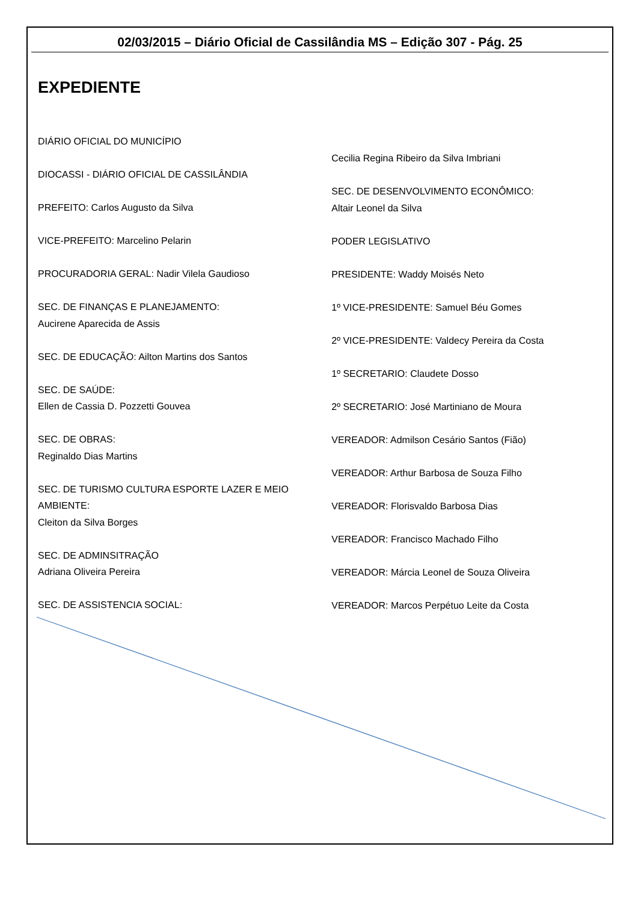02/03/2015 – Diário Oficial de Cassilândia MS – Edição 307 - Pág. 25
EXPEDIENTE
DIÁRIO OFICIAL DO MUNICÍPIO
DIOCASSI - DIÁRIO OFICIAL DE CASSILÂNDIA
PREFEITO: Carlos Augusto da Silva
VICE-PREFEITO: Marcelino Pelarin
PROCURADORIA GERAL: Nadir Vilela Gaudioso
SEC. DE FINANÇAS E PLANEJAMENTO:
Aucirene Aparecida de Assis
SEC. DE EDUCAÇÃO: Ailton Martins dos Santos
SEC. DE SAÚDE:
Ellen de Cassia D. Pozzetti Gouvea
SEC. DE OBRAS:
Reginaldo Dias Martins
SEC. DE TURISMO CULTURA ESPORTE LAZER E MEIO AMBIENTE:
Cleiton da Silva Borges
SEC. DE ADMINSITRAÇÃO
Adriana Oliveira Pereira
SEC. DE ASSISTENCIA SOCIAL:
Cecilia Regina Ribeiro da Silva Imbriani
SEC. DE DESENVOLVIMENTO ECONÔMICO:
Altair Leonel da Silva
PODER LEGISLATIVO
PRESIDENTE: Waddy Moisés Neto
1º VICE-PRESIDENTE: Samuel Béu Gomes
2º VICE-PRESIDENTE: Valdecy Pereira da Costa
1º SECRETARIO: Claudete Dosso
2º SECRETARIO: José Martiniano de Moura
VEREADOR: Admilson Cesário Santos (Fião)
VEREADOR: Arthur Barbosa de Souza Filho
VEREADOR: Florisvaldo Barbosa Dias
VEREADOR: Francisco Machado Filho
VEREADOR: Márcia Leonel de Souza Oliveira
VEREADOR: Marcos Perpétuo Leite da Costa